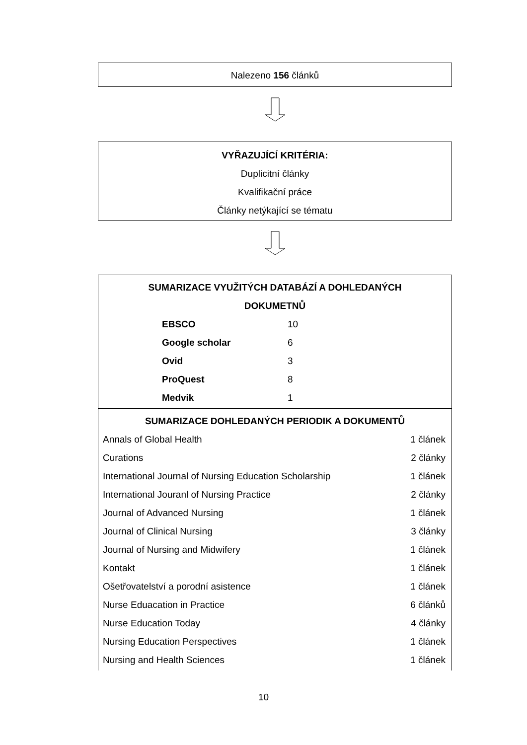Nalezeno 156 článků
VYŘAZUJÍCÍ KRITÉRIA:
Duplicitní články
Kvalifikační práce
Články netýkající se tématu
SUMARIZACE VYUŽITÝCH DATABÁZÍ A DOHLEDANÝCH
DOKUMETNŮ
| EBSCO | 10 |
| Google scholar | 6 |
| Ovid | 3 |
| ProQuest | 8 |
| Medvik | 1 |
SUMARIZACE DOHLEDANÝCH PERIODIK A DOKUMENTŮ
| Annals of Global Health | 1 článek |
| Curations | 2 články |
| International Journal of Nursing Education Scholarship | 1 článek |
| International Jouranl of Nursing Practice | 2 články |
| Journal of Advanced Nursing | 1 článek |
| Journal of Clinical Nursing | 3 články |
| Journal of Nursing and Midwifery | 1 článek |
| Kontakt | 1 článek |
| Ošetřovatelství a porodní asistence | 1 článek |
| Nurse Eduacation in Practice | 6 článků |
| Nurse Education Today | 4 články |
| Nursing Education Perspectives | 1 článek |
| Nursing and Health Sciences | 1 článek |
10